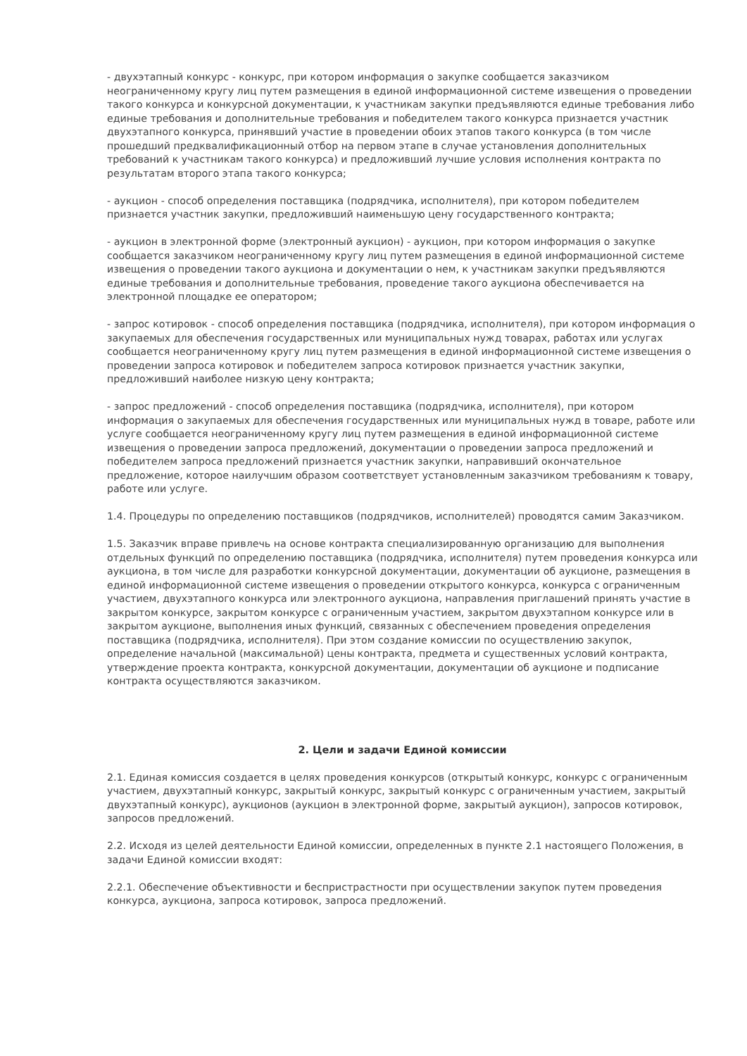- двухэтапный конкурс - конкурс, при котором информация о закупке сообщается заказчиком неограниченному кругу лиц путем размещения в единой информационной системе извещения о проведении такого конкурса и конкурсной документации, к участникам закупки предъявляются единые требования либо единые требования и дополнительные требования и победителем такого конкурса признается участник двухэтапного конкурса, принявший участие в проведении обоих этапов такого конкурса (в том числе прошедший предквалификационный отбор на первом этапе в случае установления дополнительных требований к участникам такого конкурса) и предложивший лучшие условия исполнения контракта по результатам второго этапа такого конкурса;
- аукцион - способ определения поставщика (подрядчика, исполнителя), при котором победителем признается участник закупки, предложивший наименьшую цену государственного контракта;
- аукцион в электронной форме (электронный аукцион) - аукцион, при котором информация о закупке сообщается заказчиком неограниченному кругу лиц путем размещения в единой информационной системе извещения о проведении такого аукциона и документации о нем, к участникам закупки предъявляются единые требования и дополнительные требования, проведение такого аукциона обеспечивается на электронной площадке ее оператором;
- запрос котировок - способ определения поставщика (подрядчика, исполнителя), при котором информация о закупаемых для обеспечения государственных или муниципальных нужд товарах, работах или услугах сообщается неограниченному кругу лиц путем размещения в единой информационной системе извещения о проведении запроса котировок и победителем запроса котировок признается участник закупки, предложивший наиболее низкую цену контракта;
- запрос предложений - способ определения поставщика (подрядчика, исполнителя), при котором информация о закупаемых для обеспечения государственных или муниципальных нужд в товаре, работе или услуге сообщается неограниченному кругу лиц путем размещения в единой информационной системе извещения о проведении запроса предложений, документации о проведении запроса предложений и победителем запроса предложений признается участник закупки, направивший окончательное предложение, которое наилучшим образом соответствует установленным заказчиком требованиям к товару, работе или услуге.
1.4. Процедуры по определению поставщиков (подрядчиков, исполнителей) проводятся самим Заказчиком.
1.5. Заказчик вправе привлечь на основе контракта специализированную организацию для выполнения отдельных функций по определению поставщика (подрядчика, исполнителя) путем проведения конкурса или аукциона, в том числе для разработки конкурсной документации, документации об аукционе, размещения в единой информационной системе извещения о проведении открытого конкурса, конкурса с ограниченным участием, двухэтапного конкурса или электронного аукциона, направления приглашений принять участие в закрытом конкурсе, закрытом конкурсе с ограниченным участием, закрытом двухэтапном конкурсе или в закрытом аукционе, выполнения иных функций, связанных с обеспечением проведения определения поставщика (подрядчика, исполнителя). При этом создание комиссии по осуществлению закупок, определение начальной (максимальной) цены контракта, предмета и существенных условий контракта, утверждение проекта контракта, конкурсной документации, документации об аукционе и подписание контракта осуществляются заказчиком.
2. Цели и задачи Единой комиссии
2.1. Единая комиссия создается в целях проведения конкурсов (открытый конкурс, конкурс с ограниченным участием, двухэтапный конкурс, закрытый конкурс, закрытый конкурс с ограниченным участием, закрытый двухэтапный конкурс), аукционов (аукцион в электронной форме, закрытый аукцион), запросов котировок, запросов предложений.
2.2. Исходя из целей деятельности Единой комиссии, определенных в пункте 2.1 настоящего Положения, в задачи Единой комиссии входят:
2.2.1. Обеспечение объективности и беспристрастности при осуществлении закупок путем проведения конкурса, аукциона, запроса котировок, запроса предложений.